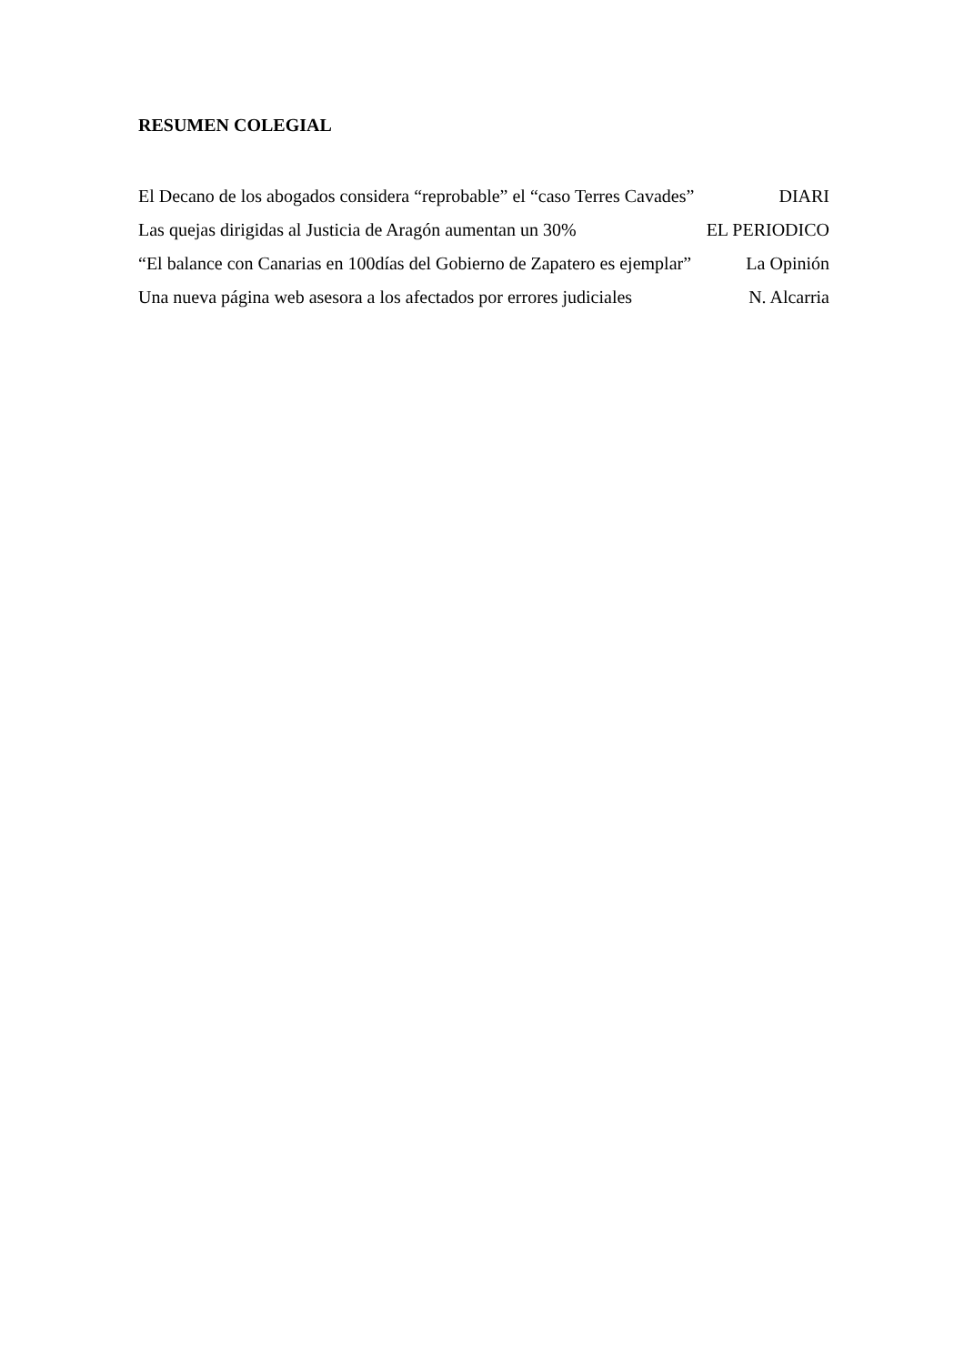RESUMEN COLEGIAL
El Decano de los abogados considera “reprobable” el “caso Terres Cavades” DIARI
Las quejas dirigidas al Justicia de Aragón aumentan un 30% EL PERIODICO
“El balance con Canarias en 100días del Gobierno de Zapatero es ejemplar” La Opinión
Una nueva página web asesora a los afectados por errores judiciales N. Alcarria